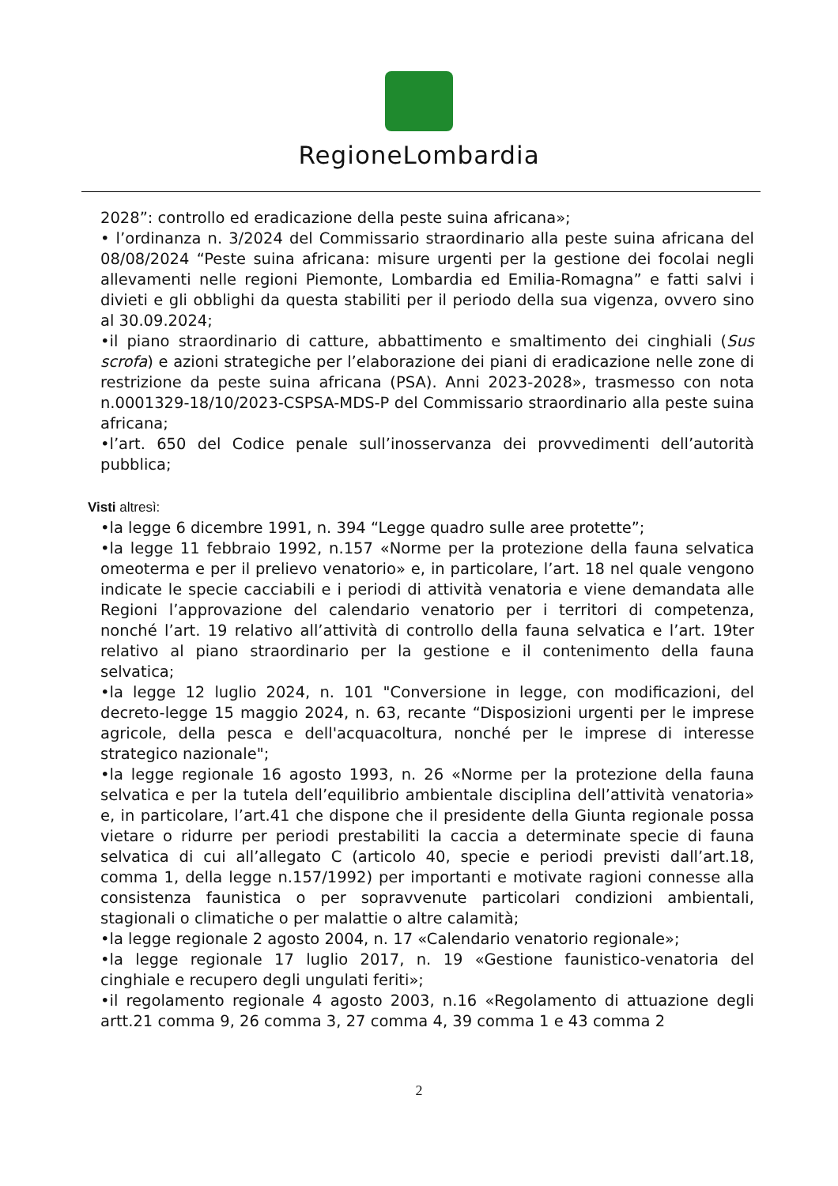RegioneLombardia
2028”: controllo ed eradicazione della peste suina africana»;
• l’ordinanza n. 3/2024 del Commissario straordinario alla peste suina africana del 08/08/2024 “Peste suina africana: misure urgenti per la gestione dei focolai negli allevamenti nelle regioni Piemonte, Lombardia ed Emilia-Romagna” e fatti salvi i divieti e gli obblighi da questa stabiliti per il periodo della sua vigenza, ovvero sino al 30.09.2024;
•il piano straordinario di catture, abbattimento e smaltimento dei cinghiali (Sus scrofa) e azioni strategiche per l’elaborazione dei piani di eradicazione nelle zone di restrizione da peste suina africana (PSA). Anni 2023-2028», trasmesso con nota n.0001329-18/10/2023-CSPSA-MDS-P del Commissario straordinario alla peste suina africana;
•l’art. 650 del Codice penale sull’inosservanza dei provvedimenti dell’autorità pubblica;
Visti altresì:
•la legge 6 dicembre 1991, n. 394 “Legge quadro sulle aree protette”;
•la legge 11 febbraio 1992, n.157 «Norme per la protezione della fauna selvatica omeoterma e per il prelievo venatorio» e, in particolare, l’art. 18 nel quale vengono indicate le specie cacciabili e i periodi di attività venatoria e viene demandata alle Regioni l’approvazione del calendario venatorio per i territori di competenza, nonché l’art. 19 relativo all’attività di controllo della fauna selvatica e l’art. 19ter relativo al piano straordinario per la gestione e il contenimento della fauna selvatica;
•la legge 12 luglio 2024, n. 101 "Conversione in legge, con modificazioni, del decreto-legge 15 maggio 2024, n. 63, recante “Disposizioni urgenti per le imprese agricole, della pesca e dell'acquacoltura, nonché per le imprese di interesse strategico nazionale";
•la legge regionale 16 agosto 1993, n. 26 «Norme per la protezione della fauna selvatica e per la tutela dell’equilibrio ambientale disciplina dell’attività venatoria» e, in particolare, l’art.41 che dispone che il presidente della Giunta regionale possa vietare o ridurre per periodi prestabiliti la caccia a determinate specie di fauna selvatica di cui all’allegato C (articolo 40, specie e periodi previsti dall’art.18, comma 1, della legge n.157/1992) per importanti e motivate ragioni connesse alla consistenza faunistica o per sopravvenute particolari condizioni ambientali, stagionali o climatiche o per malattie o altre calamità;
•la legge regionale 2 agosto 2004, n. 17 «Calendario venatorio regionale»;
•la legge regionale 17 luglio 2017, n. 19 «Gestione faunistico-venatoria del cinghiale e recupero degli ungulati feriti»;
•il regolamento regionale 4 agosto 2003, n.16 «Regolamento di attuazione degli artt.21 comma 9, 26 comma 3, 27 comma 4, 39 comma 1 e 43 comma 2
2